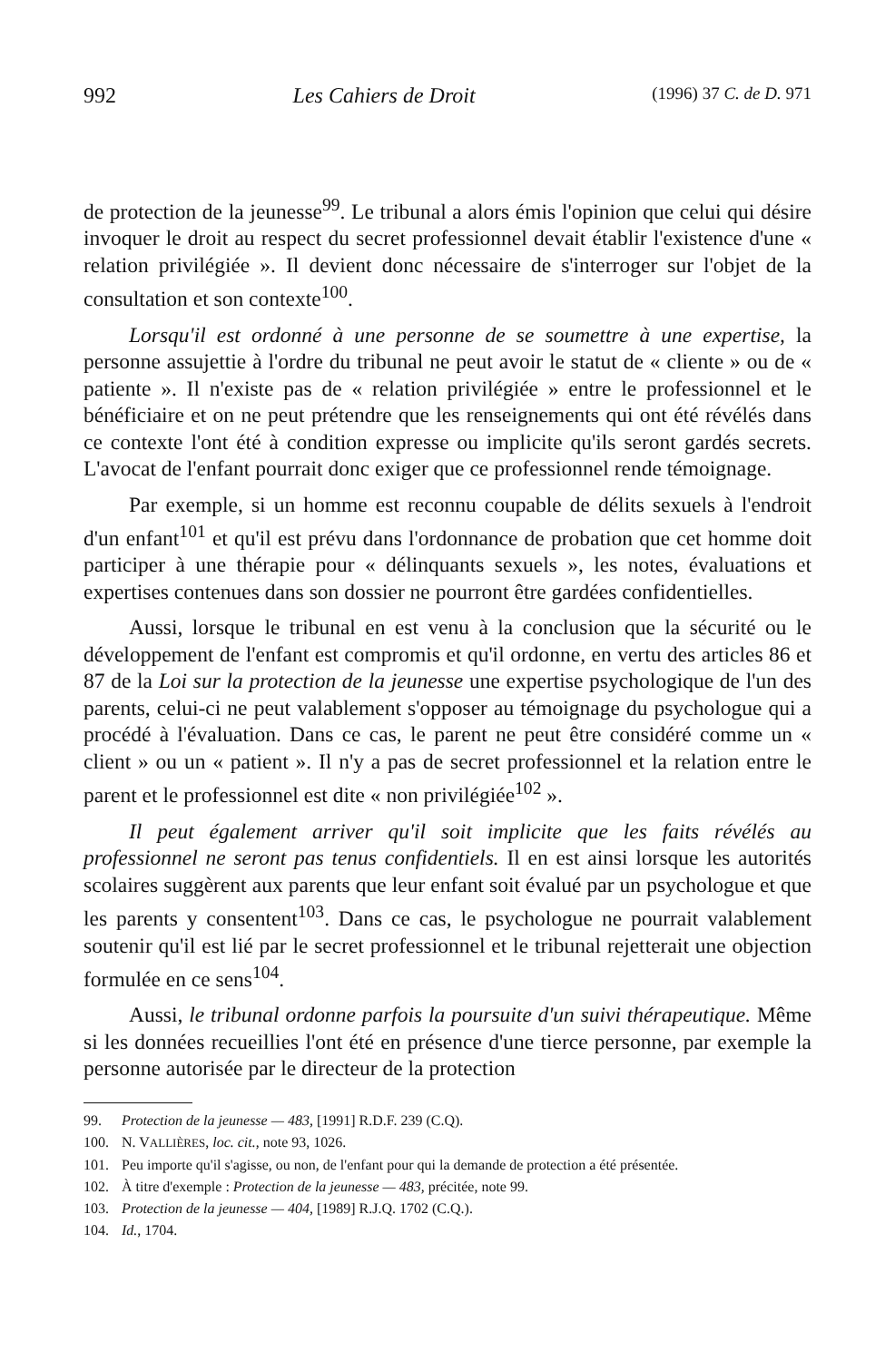992 Les Cahiers de Droit (1996) 37 C. de D. 971
de protection de la jeunesse<sup>99</sup>. Le tribunal a alors émis l'opinion que celui qui désire invoquer le droit au respect du secret professionnel devait établir l'existence d'une « relation privilégiée ». Il devient donc nécessaire de s'interroger sur l'objet de la consultation et son contexte<sup>100</sup>.
Lorsqu'il est ordonné à une personne de se soumettre à une expertise, la personne assujettie à l'ordre du tribunal ne peut avoir le statut de « cliente » ou de « patiente ». Il n'existe pas de « relation privilégiée » entre le professionnel et le bénéficiaire et on ne peut prétendre que les renseignements qui ont été révélés dans ce contexte l'ont été à condition expresse ou implicite qu'ils seront gardés secrets. L'avocat de l'enfant pourrait donc exiger que ce professionnel rende témoignage.
Par exemple, si un homme est reconnu coupable de délits sexuels à l'endroit d'un enfant<sup>101</sup> et qu'il est prévu dans l'ordonnance de probation que cet homme doit participer à une thérapie pour « délinquants sexuels », les notes, évaluations et expertises contenues dans son dossier ne pourront être gardées confidentielles.
Aussi, lorsque le tribunal en est venu à la conclusion que la sécurité ou le développement de l'enfant est compromis et qu'il ordonne, en vertu des articles 86 et 87 de la Loi sur la protection de la jeunesse une expertise psychologique de l'un des parents, celui-ci ne peut valablement s'opposer au témoignage du psychologue qui a procédé à l'évaluation. Dans ce cas, le parent ne peut être considéré comme un « client » ou un « patient ». Il n'y a pas de secret professionnel et la relation entre le parent et le professionnel est dite « non privilégiée<sup>102</sup> ».
Il peut également arriver qu'il soit implicite que les faits révélés au professionnel ne seront pas tenus confidentiels. Il en est ainsi lorsque les autorités scolaires suggèrent aux parents que leur enfant soit évalué par un psychologue et que les parents y consentent<sup>103</sup>. Dans ce cas, le psychologue ne pourrait valablement soutenir qu'il est lié par le secret professionnel et le tribunal rejetterait une objection formulée en ce sens<sup>104</sup>.
Aussi, le tribunal ordonne parfois la poursuite d'un suivi thérapeutique. Même si les données recueillies l'ont été en présence d'une tierce personne, par exemple la personne autorisée par le directeur de la protection
99. Protection de la jeunesse — 483, [1991] R.D.F. 239 (C.Q).
100. N. VALLIÈRES, loc. cit., note 93, 1026.
101. Peu importe qu'il s'agisse, ou non, de l'enfant pour qui la demande de protection a été présentée.
102. À titre d'exemple : Protection de la jeunesse — 483, précitée, note 99.
103. Protection de la jeunesse — 404, [1989] R.J.Q. 1702 (C.Q.).
104. Id., 1704.